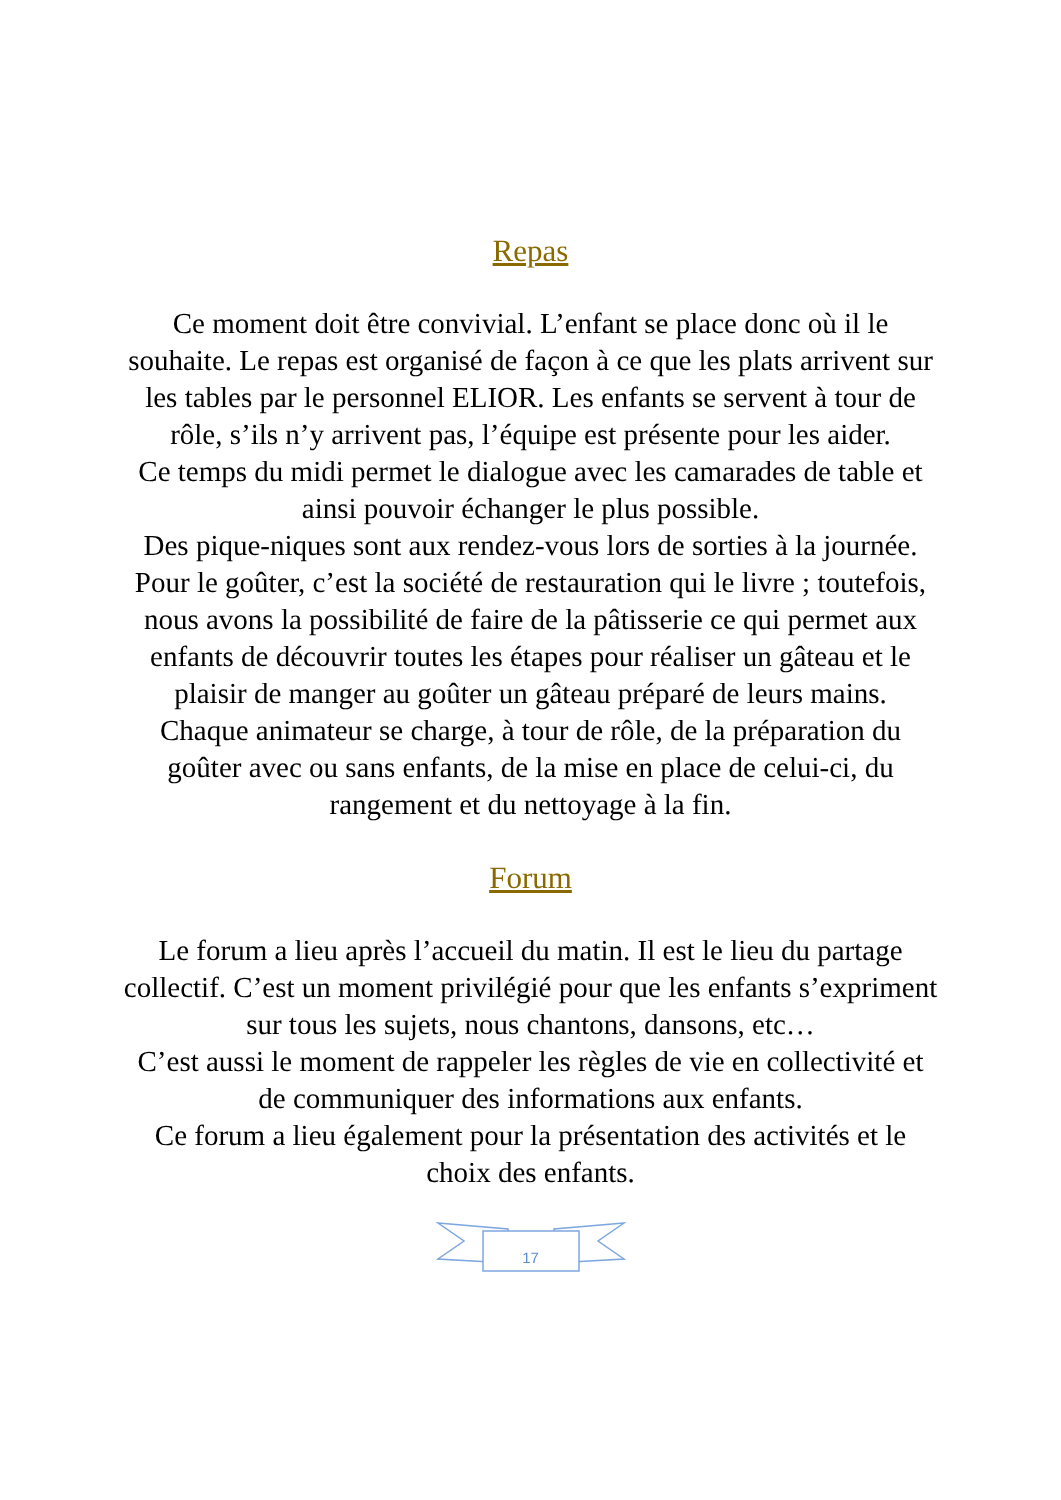Repas
Ce moment doit être convivial. L’enfant se place donc où il le souhaite. Le repas est organisé de façon à ce que les plats arrivent sur les tables par le personnel ELIOR. Les enfants se servent à tour de rôle, s’ils n’y arrivent pas, l’équipe est présente pour les aider.
Ce temps du midi permet le dialogue avec les camarades de table et ainsi pouvoir échanger le plus possible.
Des pique-niques sont aux rendez-vous lors de sorties à la journée.
Pour le goûter, c’est la société de restauration qui le livre ; toutefois, nous avons la possibilité de faire de la pâtisserie ce qui permet aux enfants de découvrir toutes les étapes pour réaliser un gâteau et le plaisir de manger au goûter un gâteau préparé de leurs mains.
Chaque animateur se charge, à tour de rôle, de la préparation du goûter avec ou sans enfants, de la mise en place de celui-ci, du rangement et du nettoyage à la fin.
Forum
Le forum a lieu après l’accueil du matin. Il est le lieu du partage collectif. C’est un moment privilégié pour que les enfants s’expriment sur tous les sujets, nous chantons, dansons, etc…
C’est aussi le moment de rappeler les règles de vie en collectivité et de communiquer des informations aux enfants.
Ce forum a lieu également pour la présentation des activités et le choix des enfants.
17